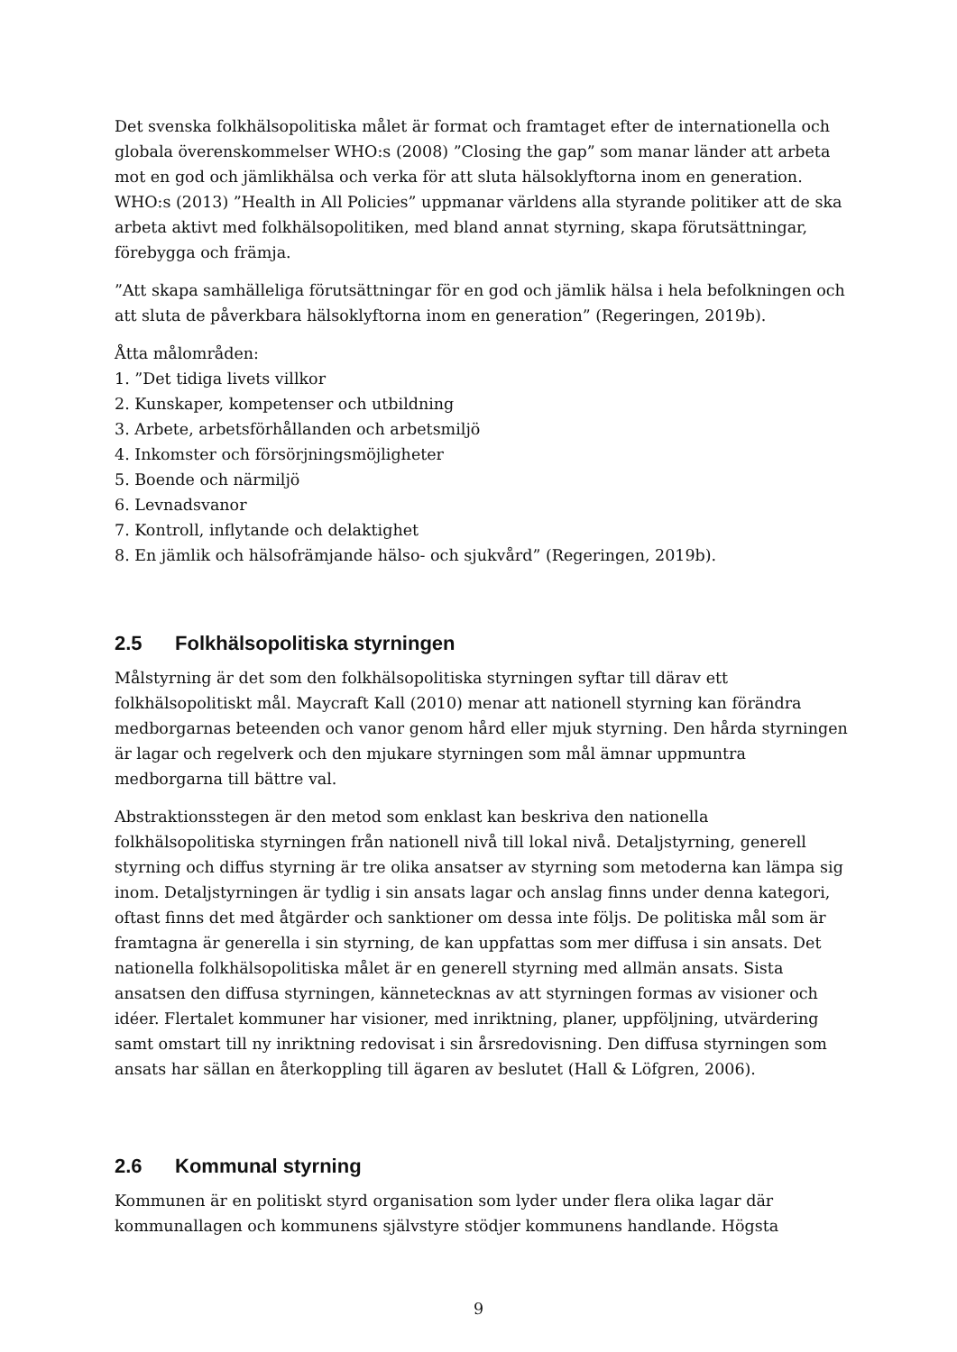Det svenska folkhälsopolitiska målet är format och framtaget efter de internationella och globala överenskommelser WHO:s (2008) ”Closing the gap” som manar länder att arbeta mot en god och jämlikhälsa och verka för att sluta hälsoklyftorna inom en generation. WHO:s (2013) ”Health in All Policies” uppmanar världens alla styrande politiker att de ska arbeta aktivt med folkhälsopolitiken, med bland annat styrning, skapa förutsättningar, förebygga och främja.
”Att skapa samhälleliga förutsättningar för en god och jämlik hälsa i hela befolkningen och att sluta de påverkbara hälsoklyftorna inom en generation” (Regeringen, 2019b).
Åtta målområden:
1. ”Det tidiga livets villkor
2. Kunskaper, kompetenser och utbildning
3. Arbete, arbetsförhållanden och arbetsmiljö
4. Inkomster och försörjningsmöjligheter
5. Boende och närmiljö
6. Levnadsvanor
7. Kontroll, inflytande och delaktighet
8. En jämlik och hälsofrämjande hälso- och sjukvård” (Regeringen, 2019b).
2.5 Folkhälsopolitiska styrningen
Målstyrning är det som den folkhälsopolitiska styrningen syftar till därav ett folkhälsopolitiskt mål. Maycraft Kall (2010) menar att nationell styrning kan förändra medborgarnas beteenden och vanor genom hård eller mjuk styrning. Den hårda styrningen är lagar och regelverk och den mjukare styrningen som mål ämnar uppmuntra medborgarna till bättre val.
Abstraktionsstegen är den metod som enklast kan beskriva den nationella folkhälsopolitiska styrningen från nationell nivå till lokal nivå. Detaljstyrning, generell styrning och diffus styrning är tre olika ansatser av styrning som metoderna kan lämpa sig inom. Detaljstyrningen är tydlig i sin ansats lagar och anslag finns under denna kategori, oftast finns det med åtgärder och sanktioner om dessa inte följs. De politiska mål som är framtagna är generella i sin styrning, de kan uppfattas som mer diffusa i sin ansats. Det nationella folkhälsopolitiska målet är en generell styrning med allmän ansats. Sista ansatsen den diffusa styrningen, kännetecknas av att styrningen formas av visioner och idéer. Flertalet kommuner har visioner, med inriktning, planer, uppföljning, utvärdering samt omstart till ny inriktning redovisat i sin årsredovisning. Den diffusa styrningen som ansats har sällan en återkoppling till ägaren av beslutet (Hall & Löfgren, 2006).
2.6 Kommunal styrning
Kommunen är en politiskt styrd organisation som lyder under flera olika lagar där kommunallagen och kommunens självstyre stödjer kommunens handlande. Högsta
9